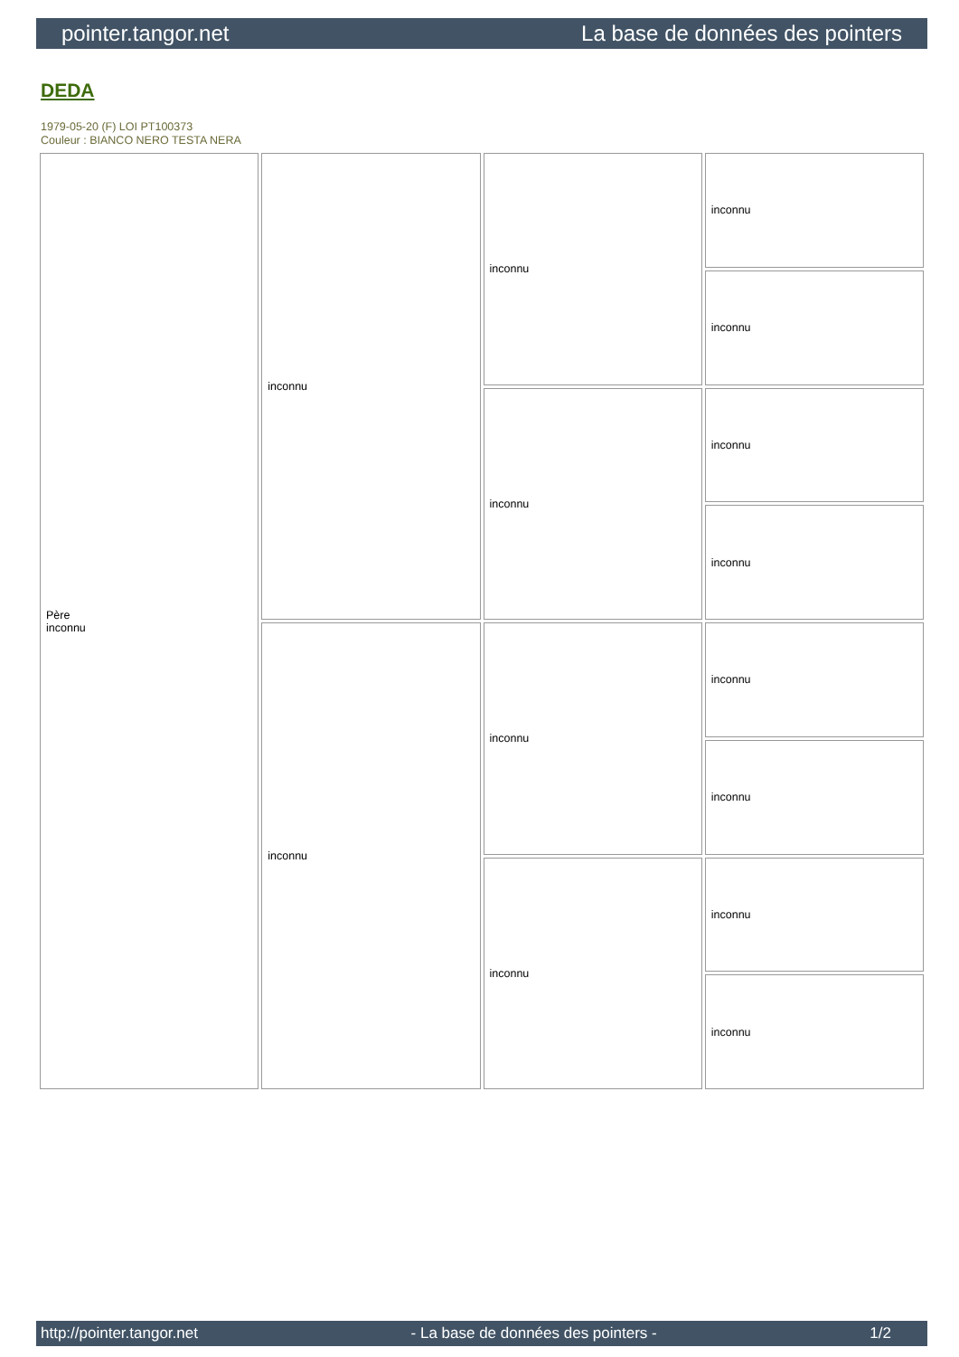pointer.tangor.net La base de données des pointers
DEDA
1979-05-20 (F) LOI PT100373
Couleur : BIANCO NERO TESTA NERA
| Père inconnu | inconnu | inconnu | inconnu |
| | | | inconnu |
| | | inconnu | inconnu |
| | | | inconnu |
| | inconnu | inconnu | inconnu |
| | | | inconnu |
| | | inconnu | inconnu |
| | | | inconnu |
http://pointer.tangor.net - La base de données des pointers - 1/2